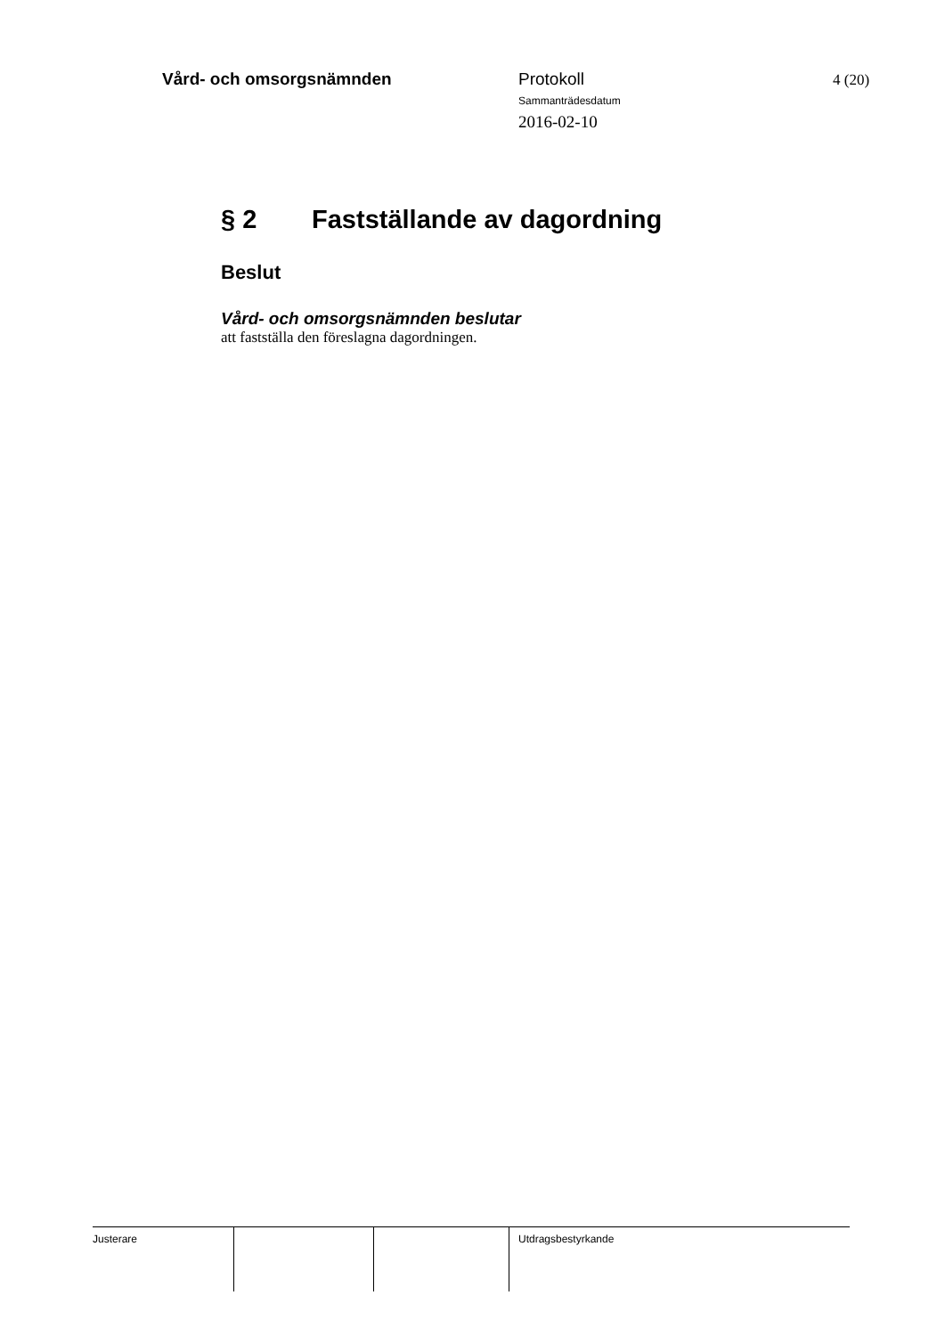Vård- och omsorgsnämnden
Protokoll
Sammanträdesdatum
2016-02-10
4 (20)
§ 2 Fastställande av dagordning
Beslut
Vård- och omsorgsnämnden beslutar
att fastställa den föreslagna dagordningen.
Justerare Utdragsbestyrkande